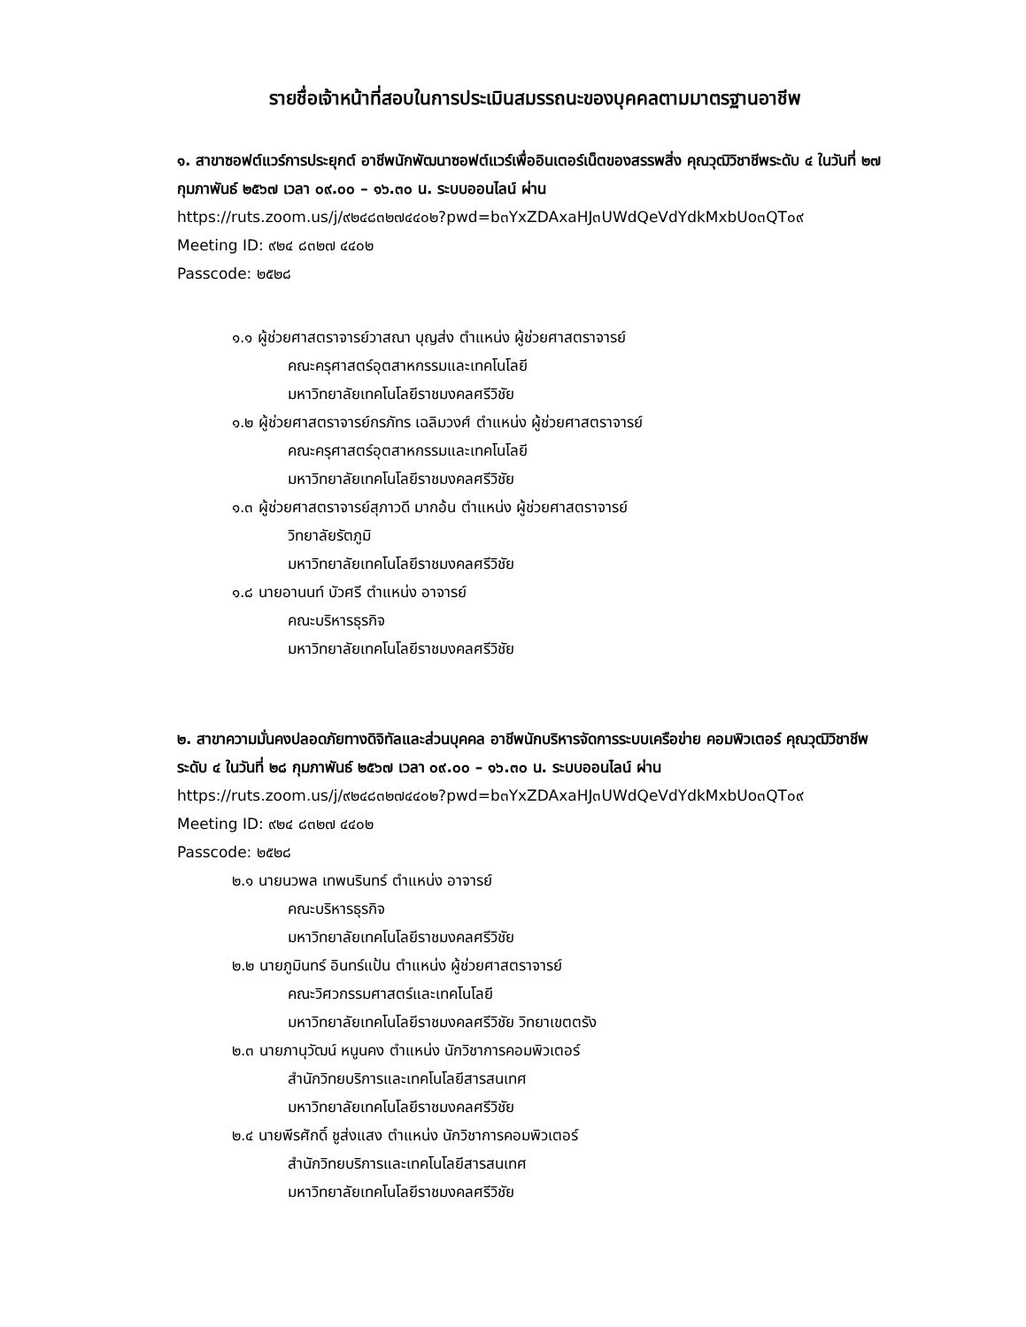รายชื่อเจ้าหน้าที่สอบในการประเมินสมรรถนะของบุคคลตามมาตรฐานอาชีพ
๑. สาขาซอฟต์แวร์การประยุกต์ อาชีพนักพัฒนาซอฟต์แวร์เพื่ออินเตอร์เน็ตของสรรพสิ่ง คุณวุฒิวิชาชีพระดับ ๔ ในวันที่ ๒๗ กุมภาพันธ์ ๒๕๖๗ เวลา ๐๙.๐๐ – ๑๖.๓๐ น. ระบบออนไลน์ ผ่าน
https://ruts.zoom.us/j/๙๒๔๘๓๒๗๔๔๐๒?pwd=b๓YxZDAxaHJ๓UWdQeVdYdkMxbUo๓QT๐๙
Meeting ID: ๙๒๔ ๘๓๒๗ ๔๔๐๒
Passcode: ๒๕๒๘
๑.๑ ผู้ช่วยศาสตราจารย์วาสณา บุญส่ง ตำแหน่ง ผู้ช่วยศาสตราจารย์
คณะครุศาสตร์อุตสาหกรรมและเทคโนโลยี
มหาวิทยาลัยเทคโนโลยีราชมงคลศรีวิชัย
๑.๒ ผู้ช่วยศาสตราจารย์กรภัทร เฉลิมวงศ์ ตำแหน่ง ผู้ช่วยศาสตราจารย์
คณะครุศาสตร์อุตสาหกรรมและเทคโนโลยี
มหาวิทยาลัยเทคโนโลยีราชมงคลศรีวิชัย
๑.๓ ผู้ช่วยศาสตราจารย์สุภาวดี มากอ้น ตำแหน่ง ผู้ช่วยศาสตราจารย์
วิทยาลัยรัตภูมิ
มหาวิทยาลัยเทคโนโลยีราชมงคลศรีวิชัย
๑.๘ นายอานนท์ บัวศรี ตำแหน่ง อาจารย์
คณะบริหารธุรกิจ
มหาวิทยาลัยเทคโนโลยีราชมงคลศรีวิชัย
๒. สาขาความมั่นคงปลอดภัยทางดิจิทัลและส่วนบุคคล อาชีพนักบริหารจัดการระบบเครือข่าย คอมพิวเตอร์ คุณวุฒิวิชาชีพระดับ ๔ ในวันที่ ๒๘ กุมภาพันธ์ ๒๕๖๗ เวลา ๐๙.๐๐ – ๑๖.๓๐ น. ระบบออนไลน์ ผ่าน
https://ruts.zoom.us/j/๙๒๔๘๓๒๗๔๔๐๒?pwd=b๓YxZDAxaHJ๓UWdQeVdYdkMxbUo๓QT๐๙
Meeting ID: ๙๒๔ ๘๓๒๗ ๔๔๐๒
Passcode: ๒๕๒๘
๒.๑ นายนวพล เทพนรินทร์ ตำแหน่ง อาจารย์
คณะบริหารธุรกิจ
มหาวิทยาลัยเทคโนโลยีราชมงคลศรีวิชัย
๒.๒ นายภูมินทร์ อินทร์แป้น ตำแหน่ง ผู้ช่วยศาสตราจารย์
คณะวิศวกรรมศาสตร์และเทคโนโลยี
มหาวิทยาลัยเทคโนโลยีราชมงคลศรีวิชัย วิทยาเขตตรัง
๒.๓ นายภานุวัฒน์ หนูนคง ตำแหน่ง นักวิชาการคอมพิวเตอร์
สำนักวิทยบริการและเทคโนโลยีสารสนเทศ
มหาวิทยาลัยเทคโนโลยีราชมงคลศรีวิชัย
๒.๔ นายพีรศักดิ์ ชูส่งแสง ตำแหน่ง นักวิชาการคอมพิวเตอร์
สำนักวิทยบริการและเทคโนโลยีสารสนเทศ
มหาวิทยาลัยเทคโนโลยีราชมงคลศรีวิชัย